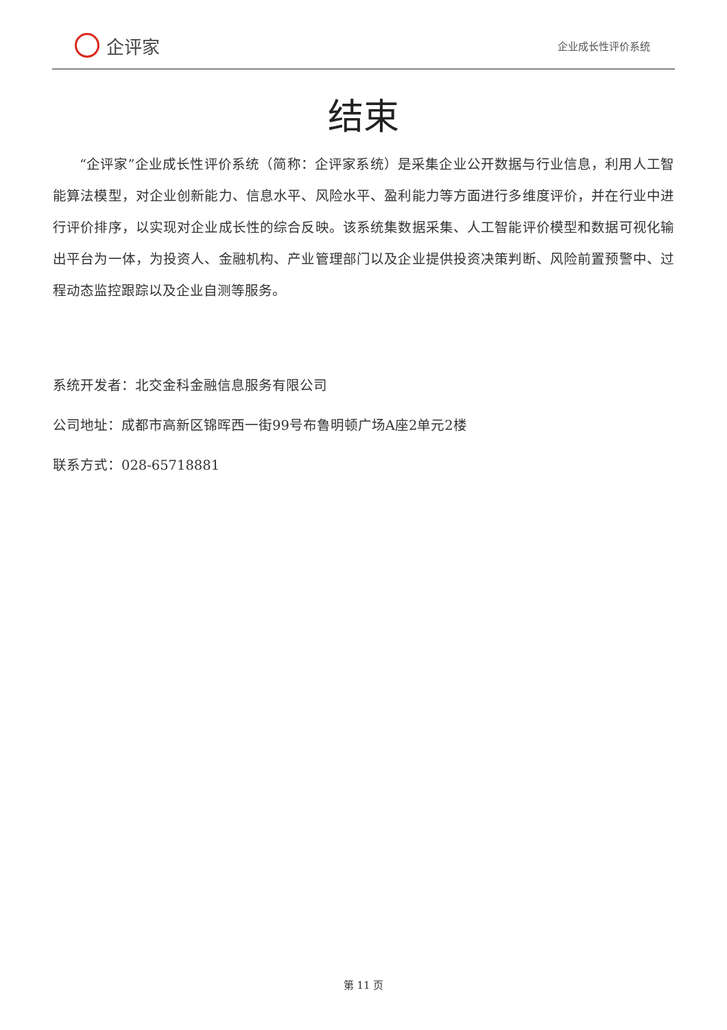企评家
企业成长性评价系统
结束
“企评家”企业成长性评价系统（简称：企评家系统）是采集企业公开数据与行业信息，利用人工智能算法模型，对企业创新能力、信息水平、风险水平、盈利能力等方面进行多维度评价，并在行业中进行评价排序，以实现对企业成长性的综合反映。该系统集数据采集、人工智能评价模型和数据可视化输出平台为一体，为投资人、金融机构、产业管理部门以及企业提供投资决策判断、风险前置预警中、过程动态监控跟踪以及企业自测等服务。
系统开发者：北交金科金融信息服务有限公司
公司地址：成都市高新区锦晖西一街99号布鲁明顿广场A座2单元2楼
联系方式：028-65718881
第 11 页